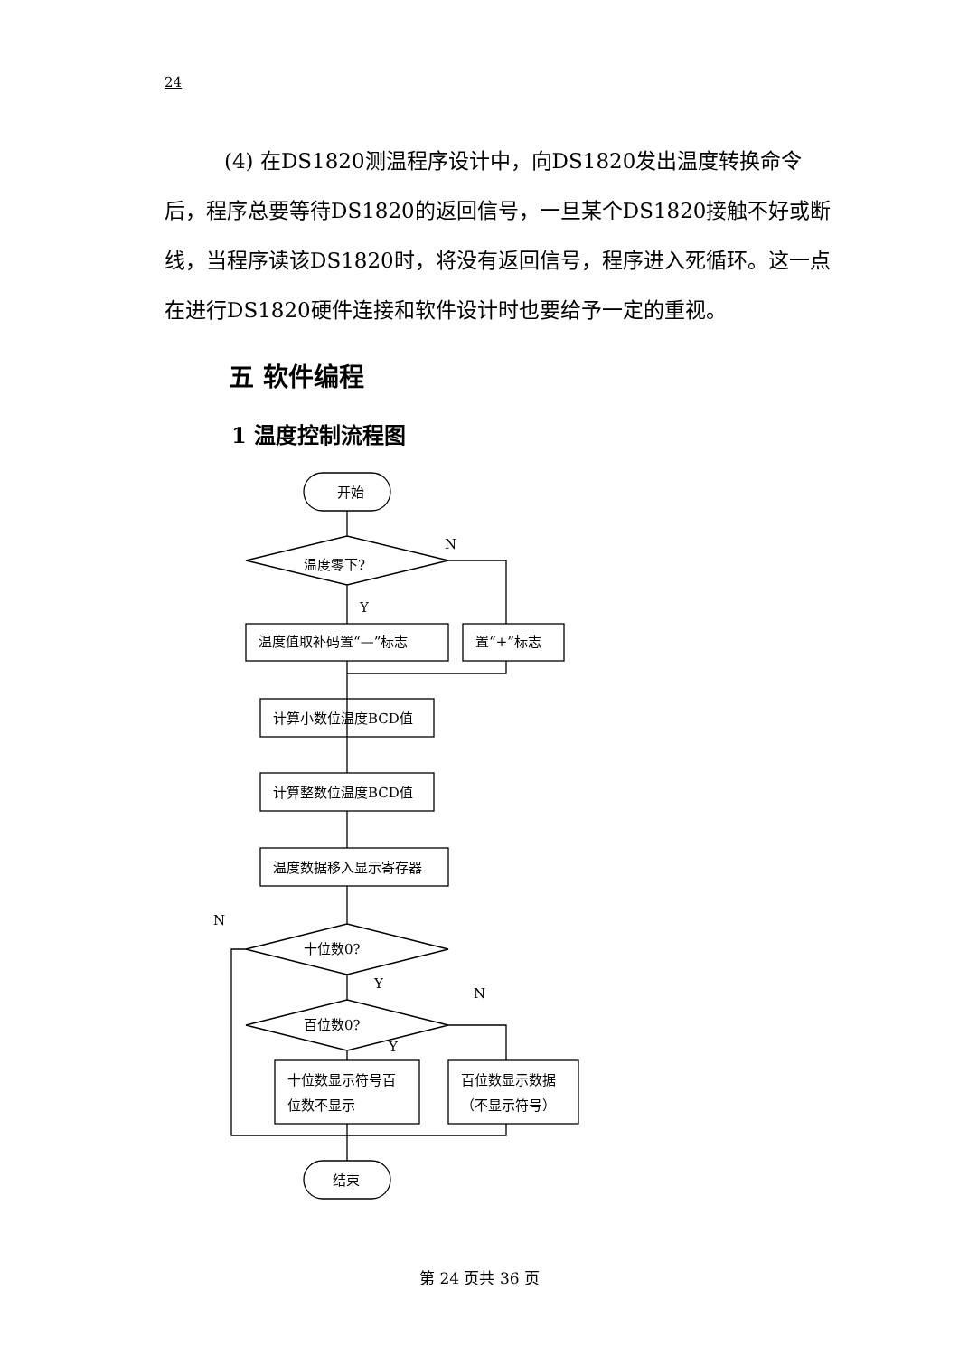24
(4) 在DS1820测温程序设计中，向DS1820发出温度转换命令后，程序总要等待DS1820的返回信号，一旦某个DS1820接触不好或断线，当程序读该DS1820时，将没有返回信号，程序进入死循环。这一点在进行DS1820硬件连接和软件设计时也要给予一定的重视。
五 软件编程
1 温度控制流程图
开始
温度零下?
N
Y
温度值取补码置“—”标志
置“+”标志
计算小数位温度BCD值
计算整数位温度BCD值
温度数据移入显示寄存器
十位数0?
N
Y
百位数0?
N
Y
十位数显示符号百
位数不显示
百位数显示数据
（不显示符号）
结束
第 24 页共 36 页